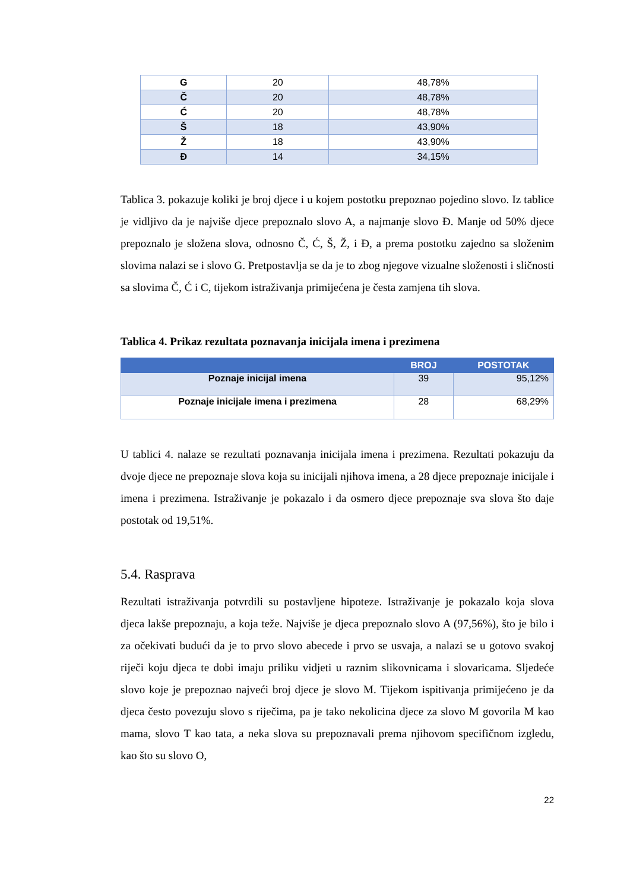| G | 20 | 48,78% |
| Č | 20 | 48,78% |
| Ć | 20 | 48,78% |
| Š | 18 | 43,90% |
| Ž | 18 | 43,90% |
| Đ | 14 | 34,15% |
Tablica 3. pokazuje koliki je broj djece i u kojem postotku prepoznao pojedino slovo. Iz tablice je vidljivo da je najviše djece prepoznalo slovo A, a najmanje slovo Đ. Manje od 50% djece prepoznalo je složena slova, odnosno Č, Ć, Š, Ž, i Đ, a prema postotku zajedno sa složenim slovima nalazi se i slovo G. Pretpostavlja se da je to zbog njegove vizualne složenosti i sličnosti sa slovima Č, Ć i C, tijekom istraživanja primijećena je česta zamjena tih slova.
Tablica 4. Prikaz rezultata poznavanja inicijala imena i prezimena
| | BROJ | POSTOTAK |
| --- | --- | --- |
| Poznaje inicijal imena | 39 | 95,12% |
| Poznaje inicijale imena i prezimena | 28 | 68,29% |
U tablici 4. nalaze se rezultati poznavanja inicijala imena i prezimena. Rezultati pokazuju da dvoje djece ne prepoznaje slova koja su inicijali njihova imena, a 28 djece prepoznaje inicijale i imena i prezimena. Istraživanje je pokazalo i da osmero djece prepoznaje sva slova što daje postotak od 19,51%.
5.4. Rasprava
Rezultati istraživanja potvrdili su postavljene hipoteze. Istraživanje je pokazalo koja slova djeca lakše prepoznaju, a koja teže. Najviše je djeca prepoznalo slovo A (97,56%), što je bilo i za očekivati budući da je to prvo slovo abecede i prvo se usvaja, a nalazi se u gotovo svakoj riječi koju djeca te dobi imaju priliku vidjeti u raznim slikovnicama i slovaricama. Sljedeće slovo koje je prepoznao najveći broj djece je slovo M. Tijekom ispitivanja primijećeno je da djeca često povezuju slovo s riječima, pa je tako nekolicina djece za slovo M govorila M kao mama, slovo T kao tata, a neka slova su prepoznavali prema njihovom specifičnom izgledu, kao što su slovo O,
22